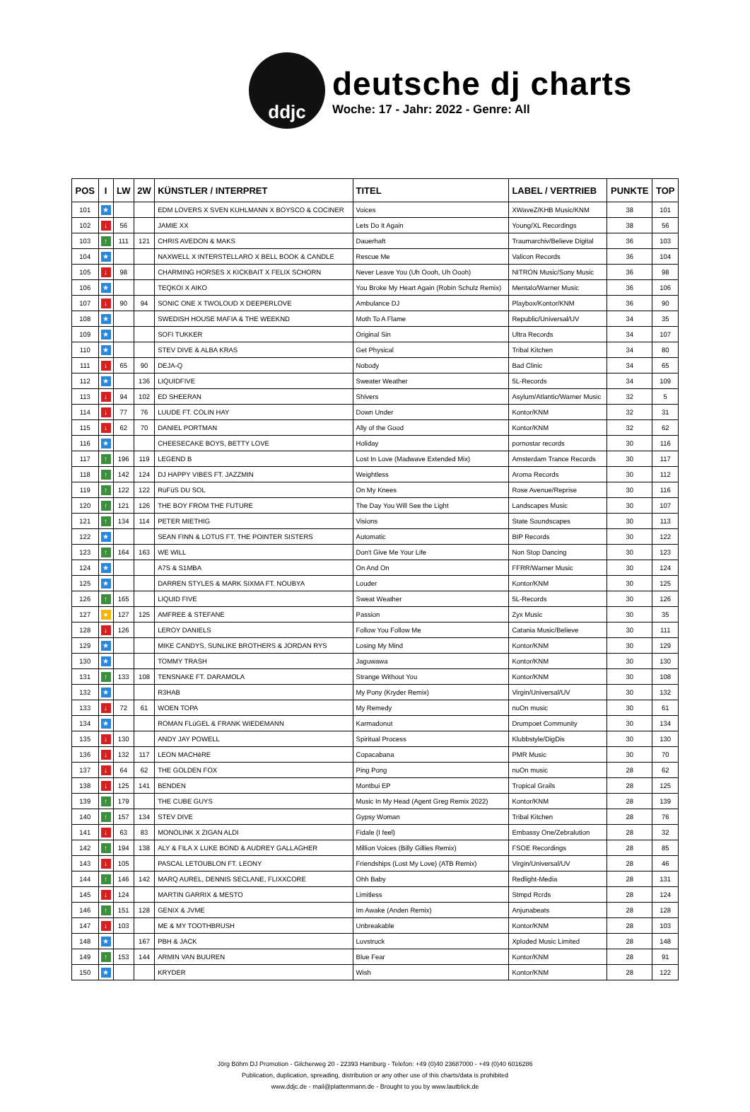ddjc
deutsche dj charts
Woche: 17 - Jahr: 2022 - Genre: All
| POS | I | LW | 2W | KÜNSTLER / INTERPRET | TITEL | LABEL / VERTRIEB | PUNKTE | TOP |
| --- | --- | --- | --- | --- | --- | --- | --- | --- |
| 101 | ★ | | | EDM LOVERS X SVEN KUHLMANN X BOYSCO & COCINER | Voices | XWaveZ/KHB Music/KNM | 38 | 101 |
| 102 | ↓ | 56 | | JAMIE XX | Lets Do It Again | Young/XL Recordings | 38 | 56 |
| 103 | ↑ | 111 | 121 | CHRIS AVEDON & MAKS | Dauerhaft | Traumarchiv/Believe Digital | 36 | 103 |
| 104 | ★ | | | NAXWELL X INTERSTELLARO X BELL BOOK & CANDLE | Rescue Me | Valicon Records | 36 | 104 |
| 105 | ↓ | 98 | | CHARMING HORSES X KICKBAIT X FELIX SCHORN | Never Leave You (Uh Oooh, Uh Oooh) | NITRON Music/Sony Music | 36 | 98 |
| 106 | ★ | | | TEQKOI X AIKO | You Broke My Heart Again (Robin Schulz Remix) | Mentalo/Warner Music | 36 | 106 |
| 107 | ↓ | 90 | 94 | SONIC ONE X TWOLOUD X DEEPERLOVE | Ambulance DJ | Playbox/Kontor/KNM | 36 | 90 |
| 108 | ★ | | | SWEDISH HOUSE MAFIA & THE WEEKND | Moth To A Flame | Republic/Universal/UV | 34 | 35 |
| 109 | ★ | | | SOFI TUKKER | Original Sin | Ultra Records | 34 | 107 |
| 110 | ★ | | | STEV DIVE & ALBA KRAS | Get Physical | Tribal Kitchen | 34 | 80 |
| 111 | ↓ | 65 | 90 | DEJA-Q | Nobody | Bad Clinic | 34 | 65 |
| 112 | ★ | | 136 | LIQUIDFIVE | Sweater Weather | 5L-Records | 34 | 109 |
| 113 | ↓ | 94 | 102 | ED SHEERAN | Shivers | Asylum/Atlantic/Warner Music | 32 | 5 |
| 114 | ↓ | 77 | 76 | LUUDE FT. COLIN HAY | Down Under | Kontor/KNM | 32 | 31 |
| 115 | ↓ | 62 | 70 | DANIEL PORTMAN | Ally of the Good | Kontor/KNM | 32 | 62 |
| 116 | ★ | | | CHEESECAKE BOYS, BETTY LOVE | Holiday | pornostar records | 30 | 116 |
| 117 | ↑ | 196 | 119 | LEGEND B | Lost In Love (Madwave Extended Mix) | Amsterdam Trance Records | 30 | 117 |
| 118 | ↑ | 142 | 124 | DJ HAPPY VIBES FT. JAZZMIN | Weightless | Aroma Records | 30 | 112 |
| 119 | ↑ | 122 | 122 | RüFüS DU SOL | On My Knees | Rose Avenue/Reprise | 30 | 116 |
| 120 | ↑ | 121 | 126 | THE BOY FROM THE FUTURE | The Day You Will See the Light | Landscapes Music | 30 | 107 |
| 121 | ↑ | 134 | 114 | PETER MIETHIG | Visions | State Soundscapes | 30 | 113 |
| 122 | ★ | | | SEAN FINN & LOTUS FT. THE POINTER SISTERS | Automatic | BIP Records | 30 | 122 |
| 123 | ↑ | 164 | 163 | WE WILL | Don't Give Me Your Life | Non Stop Dancing | 30 | 123 |
| 124 | ★ | | | A7S & S1MBA | On And On | FFRR/Warner Music | 30 | 124 |
| 125 | ★ | | | DARREN STYLES & MARK SIXMA FT. NOUBYA | Louder | Kontor/KNM | 30 | 125 |
| 126 | ↑ | 165 | | LIQUID FIVE | Sweat Weather | 5L-Records | 30 | 126 |
| 127 | ● | 127 | 125 | AMFREE & STEFANE | Passion | Zyx Music | 30 | 35 |
| 128 | ↓ | 126 | | LEROY DANIELS | Follow You Follow Me | Catania Music/Believe | 30 | 111 |
| 129 | ★ | | | MIKE CANDYS, SUNLIKE BROTHERS & JORDAN RYS | Losing My Mind | Kontor/KNM | 30 | 129 |
| 130 | ★ | | | TOMMY TRASH | Jaguwawa | Kontor/KNM | 30 | 130 |
| 131 | ↑ | 133 | 108 | TENSNAKE FT. DARAMOLA | Strange Without You | Kontor/KNM | 30 | 108 |
| 132 | ★ | | | R3HAB | My Pony (Kryder Remix) | Virgin/Universal/UV | 30 | 132 |
| 133 | ↓ | 72 | 61 | WOEN TOPA | My Remedy | nuOn music | 30 | 61 |
| 134 | ★ | | | ROMAN FLüGEL & FRANK WIEDEMANN | Karmadonut | Drumpoet Community | 30 | 134 |
| 135 | ↓ | 130 | | ANDY JAY POWELL | Spiritual Process | Klubbstyle/DigDis | 30 | 130 |
| 136 | ↓ | 132 | 117 | LEON MACHèRE | Copacabana | PMR Music | 30 | 70 |
| 137 | ↓ | 64 | 62 | THE GOLDEN FOX | Ping Pong | nuOn music | 28 | 62 |
| 138 | ↓ | 125 | 141 | BENDEN | Montbui EP | Tropical Grails | 28 | 125 |
| 139 | ↑ | 179 | | THE CUBE GUYS | Music In My Head (Agent Greg Remix 2022) | Kontor/KNM | 28 | 139 |
| 140 | ↑ | 157 | 134 | STEV DIVE | Gypsy Woman | Tribal Kitchen | 28 | 76 |
| 141 | ↓ | 63 | 83 | MONOLINK X ZIGAN ALDI | Fidale (I feel) | Embassy One/Zebralution | 28 | 32 |
| 142 | ↑ | 194 | 138 | ALY & FILA X LUKE BOND & AUDREY GALLAGHER | Million Voices (Billy Gillies Remix) | FSOE Recordings | 28 | 85 |
| 143 | ↓ | 105 | | PASCAL LETOUBLON FT. LEONY | Friendships (Lost My Love) (ATB Remix) | Virgin/Universal/UV | 28 | 46 |
| 144 | ↑ | 146 | 142 | MARQ AUREL, DENNIS SECLANE, FLIXXCORE | Ohh Baby | Redlight-Media | 28 | 131 |
| 145 | ↓ | 124 | | MARTIN GARRIX & MESTO | Limitless | Stmpd Rcrds | 28 | 124 |
| 146 | ↑ | 151 | 128 | GENIX & JVME | Im Awake (Anden Remix) | Anjunabeats | 28 | 128 |
| 147 | ↓ | 103 | | ME & MY TOOTHBRUSH | Unbreakable | Kontor/KNM | 28 | 103 |
| 148 | ★ | | 167 | PBH & JACK | Luvstruck | Xploded Music Limited | 28 | 148 |
| 149 | ↑ | 153 | 144 | ARMIN VAN BUUREN | Blue Fear | Kontor/KNM | 28 | 91 |
| 150 | ★ | | | KRYDER | Wish | Kontor/KNM | 28 | 122 |
Jörg Böhm DJ Promotion - Gilcherweg 20 - 22393 Hamburg - Telefon: +49 (0)40 23687000 - +49 (0)40 6016286
Publication, duplication, spreading, distribution or any other use of this charts/data is prohibited
www.ddjc.de - mail@plattenmann.de - Brought to you by www.lautblick.de